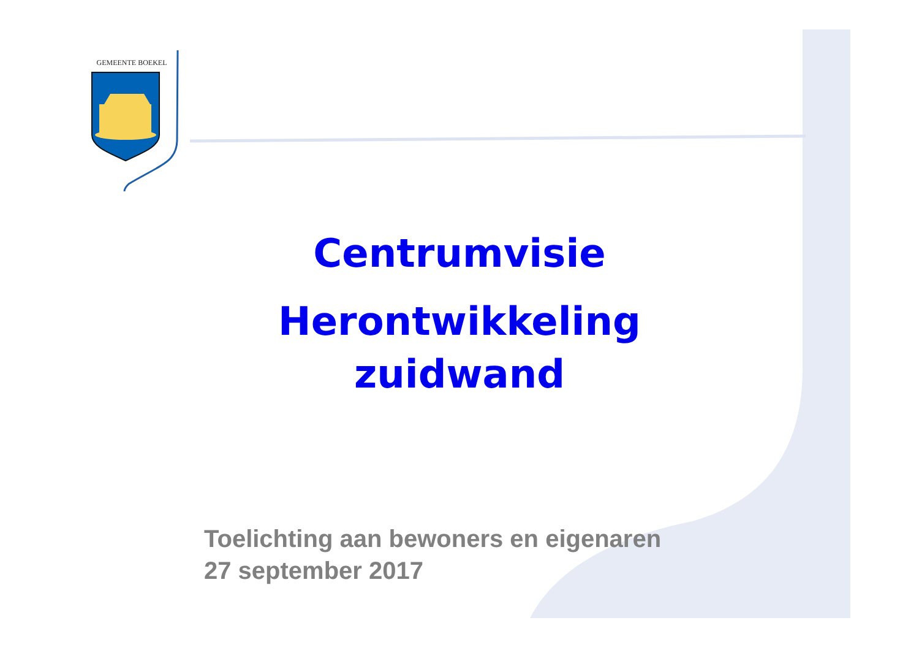GEMEENTE BOEKEL
Centrumvisie
Herontwikkeling
zuidwand
Toelichting aan bewoners en eigenaren
27 september 2017